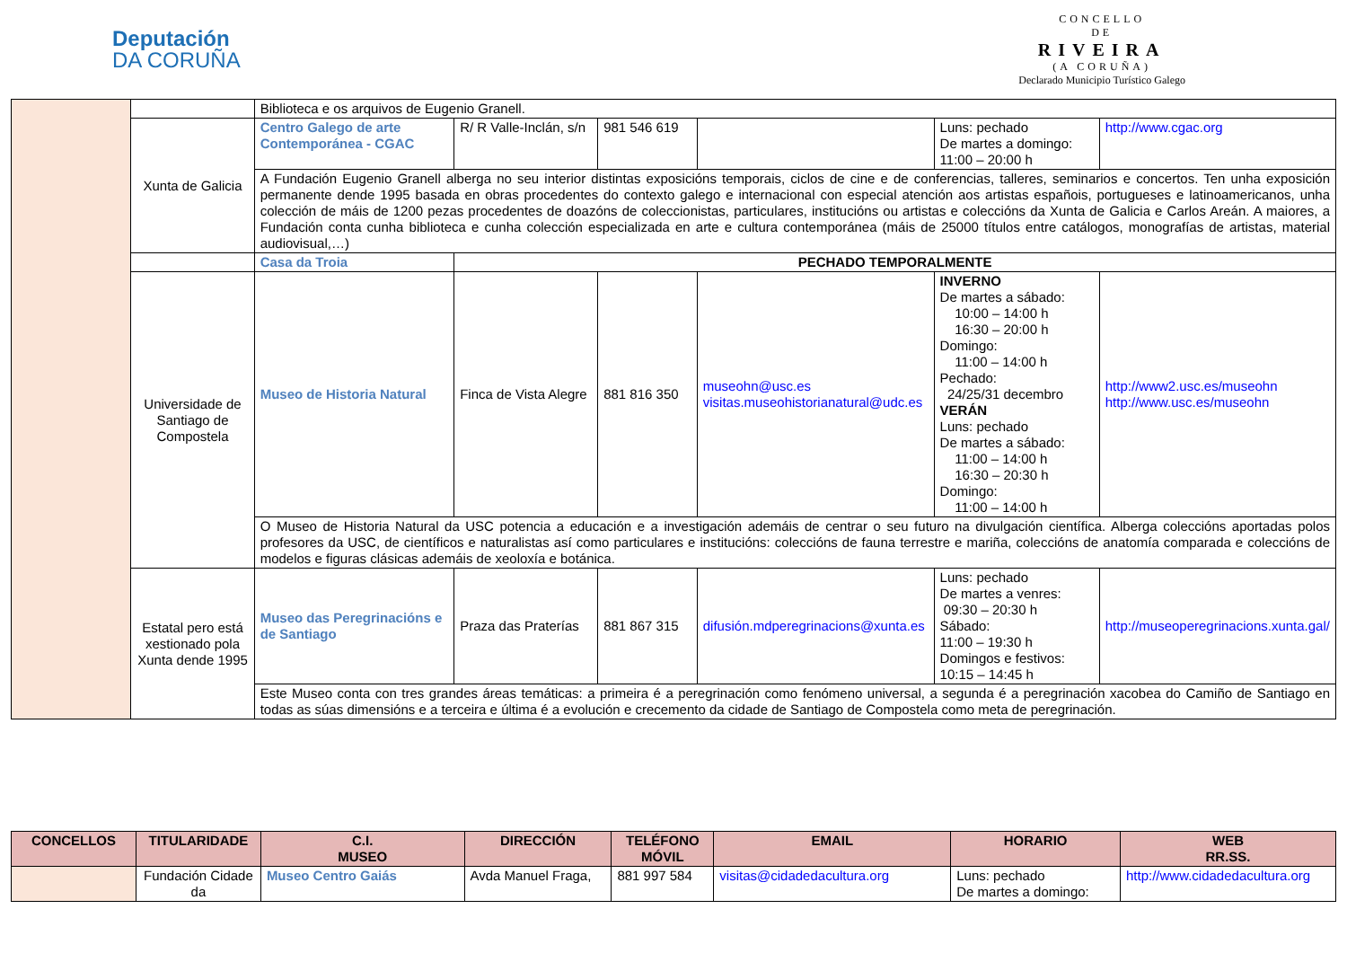Deputación
DA CORUÑA
CONCELLO
DE
RIVEIRA
(A CORUÑA)
Declarado Municipio Turístico Galego
| | | Biblioteca e os arquivos de Eugenio Granell. | | | | | |
| | Xunta de Galicia | Centro Galego de arte Contemporánea - CGAC | R/ R Valle-Inclán, s/n | 981 546 619 | | Luns: pechado De martes a domingo: 11:00 – 20:00 h | http://www.cgac.org |
| | | A Fundación Eugenio Granell alberga no seu interior distintas exposicións temporais, ciclos de cine e de conferencias, talleres, seminarios e concertos. Ten unha exposición permanente dende 1995 basada en obras procedentes do contexto galego e internacional con especial atención aos artistas españois, portugueses e latinoamericanos, unha colección de máis de 1200 pezas procedentes de doazóns de coleccionistas, particulares, institucións ou artistas e coleccións da Xunta de Galicia e Carlos Areán. A maiores, a Fundación conta cunha biblioteca e cunha colección especializada en arte e cultura contemporánea (máis de 25000 títulos entre catálogos, monografías de artistas, material audiovisual,…) | | | | | |
| | | Casa da Troia | PECHADO TEMPORALMENTE | | | | |
| | Universidade de Santiago de Compostela | Museo de Historia Natural | Finca de Vista Alegre | 881 816 350 | museohn@usc.es visitas.museohistorianatural@udc.es | INVERNO De martes a sábado: 10:00 – 14:00 h 16:30 – 20:00 h Domingo: 11:00 – 14:00 h Pechado: 24/25/31 decembro VERÁN Luns: pechado De martes a sábado: 11:00 – 14:00 h 16:30 – 20:30 h Domingo: 11:00 – 14:00 h | http://www2.usc.es/museohn http://www.usc.es/museohn |
| | | O Museo de Historia Natural da USC potencia a educación e a investigación ademáis de centrar o seu futuro na divulgación científica. Alberga coleccións aportadas polos profesores da USC, de científicos e naturalistas así como particulares e institucións: coleccións de fauna terrestre e mariña, coleccións de anatomía comparada e coleccións de modelos e figuras clásicas ademáis de xeoloxía e botánica. | | | | | |
| | Estatal pero está xestionado pola Xunta dende 1995 | Museo das Peregrinacións e de Santiago | Praza das Praterías | 881 867 315 | difusión.mdperegrinacions@xunta.es | Luns: pechado De martes a venres: 09:30 – 20:30 h Sábado: 11:00 – 19:30 h Domingos e festivos: 10:15 – 14:45 h | http://museoperegrinacions.xunta.gal/ |
| | | Este Museo conta con tres grandes áreas temáticas: a primeira é a peregrinación como fenómeno universal, a segunda é a peregrinación xacobea do Camiño de Santiago en todas as súas dimensións e a terceira e última é a evolución e crecemento da cidade de Santiago de Compostela como meta de peregrinación. | | | | | |
| CONCELLOS | TITULARIDADE | C.I. MUSEO | DIRECCIÓN | TELÉFONO MÓVIL | EMAIL | HORARIO | WEB RR.SS. |
| --- | --- | --- | --- | --- | --- | --- | --- |
| | Fundación Cidade da | Museo Centro Gaiás | Avda Manuel Fraga, | 881 997 584 | visitas@cidadedacultura.org | Luns: pechado De martes a domingo: | http://www.cidadedacultura.org |